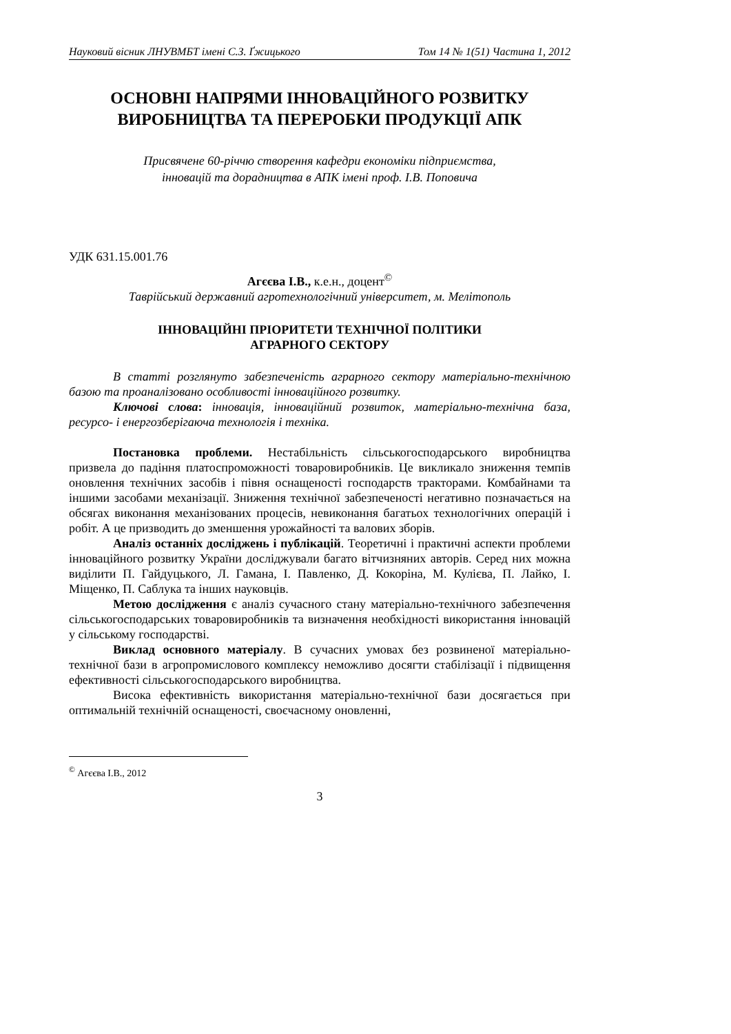Науковий вісник ЛНУВМБТ імені С.З. Ґжицького Том 14 № 1(51) Частина 1, 2012
ОСНОВНІ НАПРЯМИ ІННОВАЦІЙНОГО РОЗВИТКУ
ВИРОБНИЦТВА ТА ПЕРЕРОБКИ ПРОДУКЦІЇ АПК
Присвячене 60-річчю створення кафедри економіки підприємства,
інновацій та дорадництва в АПК імені проф. І.В. Поповича
УДК 631.15.001.76
Агєєва І.В., к.е.н., доцент<sup>©</sup>
Таврійський державний агротехнологічний університет, м. Мелітополь
ІННОВАЦІЙНІ ПРІОРИТЕТИ ТЕХНІЧНОЇ ПОЛІТИКИ
АГРАРНОГО СЕКТОРУ
В статті розглянуто забезпеченість аграрного сектору матеріально-технічною базою та проаналізовано особливості інноваційного розвитку.
Ключові слова: інновація, інноваційний розвиток, матеріально-технічна база, ресурсо- і енергозберігаюча технологія і техніка.
Постановка проблеми. Нестабільність сільськогосподарського виробництва призвела до падіння платоспроможності товаровиробників. Це викликало зниження темпів оновлення технічних засобів і півня оснащеності господарств тракторами. Комбайнами та іншими засобами механізації. Зниження технічної забезпеченості негативно позначається на обсягах виконання механізованих процесів, невиконання багатьох технологічних операцій і робіт. А це призводить до зменшення урожайності та валових зборів.
Аналіз останніх досліджень і публікацій. Теоретичні і практичні аспекти проблеми інноваційного розвитку України досліджували багато вітчизняних авторів. Серед них можна виділити П. Гайдуцького, Л. Гамана, І. Павленко, Д. Кокоріна, М. Кулієва, П. Лайко, І. Міщенко, П. Саблука та інших науковців.
Метою дослідження є аналіз сучасного стану матеріально-технічного забезпечення сільськогосподарських товаровиробників та визначення необхідності використання інновацій у сільському господарстві.
Виклад основного матеріалу. В сучасних умовах без розвиненої матеріально-технічної бази в агропромислового комплексу неможливо досягти стабілізації і підвищення ефективності сільськогосподарського виробництва.
Висока ефективність використання матеріально-технічної бази досягається при оптимальній технічній оснащеності, своєчасному оновленні,
<sup>©</sup> Агєєва І.В., 2012
3